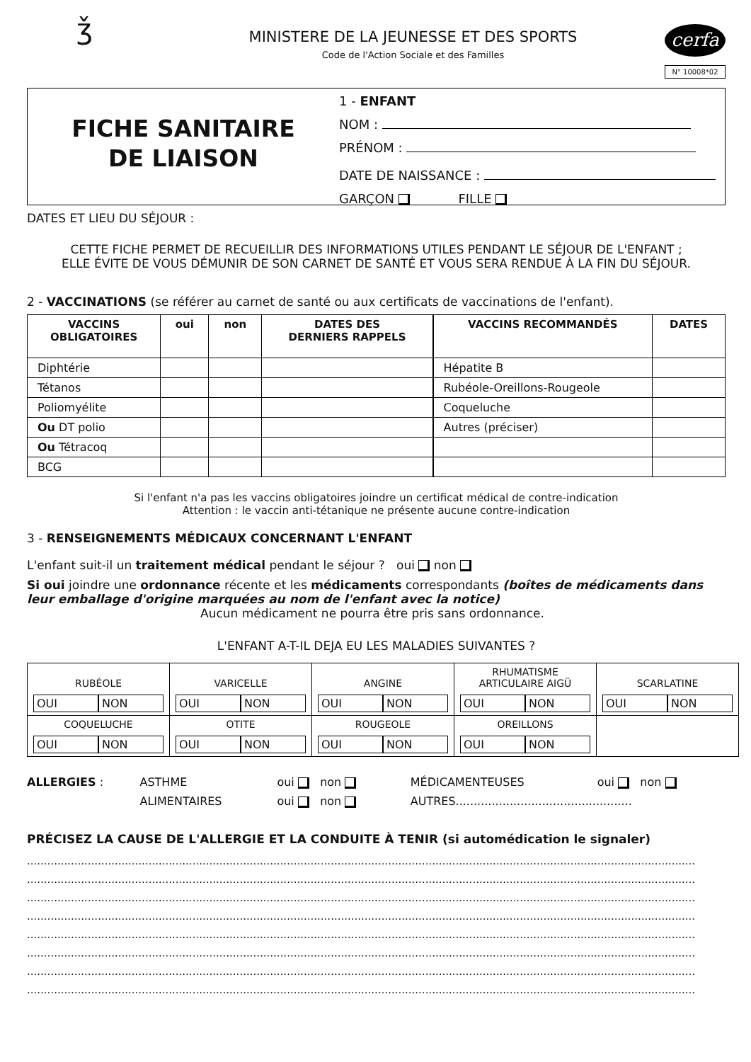ǯ
MINISTERE DE LA JEUNESSE ET DES SPORTS
Code de l'Action Sociale et des Familles
cerfa
N° 10008*02
FICHE SANITAIRE
DE LIAISON
1 - ENFANT
NOM :
PRÉNOM :
DATE DE NAISSANCE :
GARÇON FILLE
DATES ET LIEU DU SÉJOUR :
CETTE FICHE PERMET DE RECUEILLIR DES INFORMATIONS UTILES PENDANT LE SÉJOUR DE L'ENFANT ;
ELLE ÉVITE DE VOUS DÉMUNIR DE SON CARNET DE SANTÉ ET VOUS SERA RENDUE À LA FIN DU SÉJOUR.
2 - VACCINATIONS (se référer au carnet de santé ou aux certificats de vaccinations de l'enfant).
| VACCINS OBLIGATOIRES | oui | non | DATES DES DERNIERS RAPPELS | VACCINS RECOMMANDÉS | DATES |
| --- | --- | --- | --- | --- | --- |
| Diphtérie | | | | Hépatite B | |
| Tétanos | | | | Rubéole-Oreillons-Rougeole | |
| Poliomyélite | | | | Coqueluche | |
| Ou DT polio | | | | Autres (préciser) | |
| Ou Tétracoq | | | | | |
| BCG | | | | | |
Si l'enfant n'a pas les vaccins obligatoires joindre un certificat médical de contre-indication
Attention : le vaccin anti-tétanique ne présente aucune contre-indication
3 - RENSEIGNEMENTS MÉDICAUX CONCERNANT L'ENFANT
L'enfant suit-il un traitement médical pendant le séjour ? oui non
Si oui joindre une ordonnance récente et les médicaments correspondants (boîtes de médicaments dans leur emballage d'origine marquées au nom de l'enfant avec la notice)
Aucun médicament ne pourra être pris sans ordonnance.
L'ENFANT A-T-IL DEJA EU LES MALADIES SUIVANTES ?
| RUBÉOLE OUI NON | VARICELLE OUI NON | ANGINE OUI NON | RHUMATISME ARTICULAIRE AIGÜ OUI NON | SCARLATINE OUI NON |
| COQUELUCHE OUI NON | OTITE OUI NON | ROUGEOLE OUI NON | OREILLONS OUI NON | |
| ALLERGIES : | ASTHME | oui non | MÉDICAMENTEUSES | oui non |
| | ALIMENTAIRES | oui non | AUTRES................................................. | |
PRÉCISEZ LA CAUSE DE L'ALLERGIE ET LA CONDUITE À TENIR (si automédication le signaler)
......................................................................................................................................................................................................
......................................................................................................................................................................................................
......................................................................................................................................................................................................
......................................................................................................................................................................................................
......................................................................................................................................................................................................
......................................................................................................................................................................................................
......................................................................................................................................................................................................
......................................................................................................................................................................................................